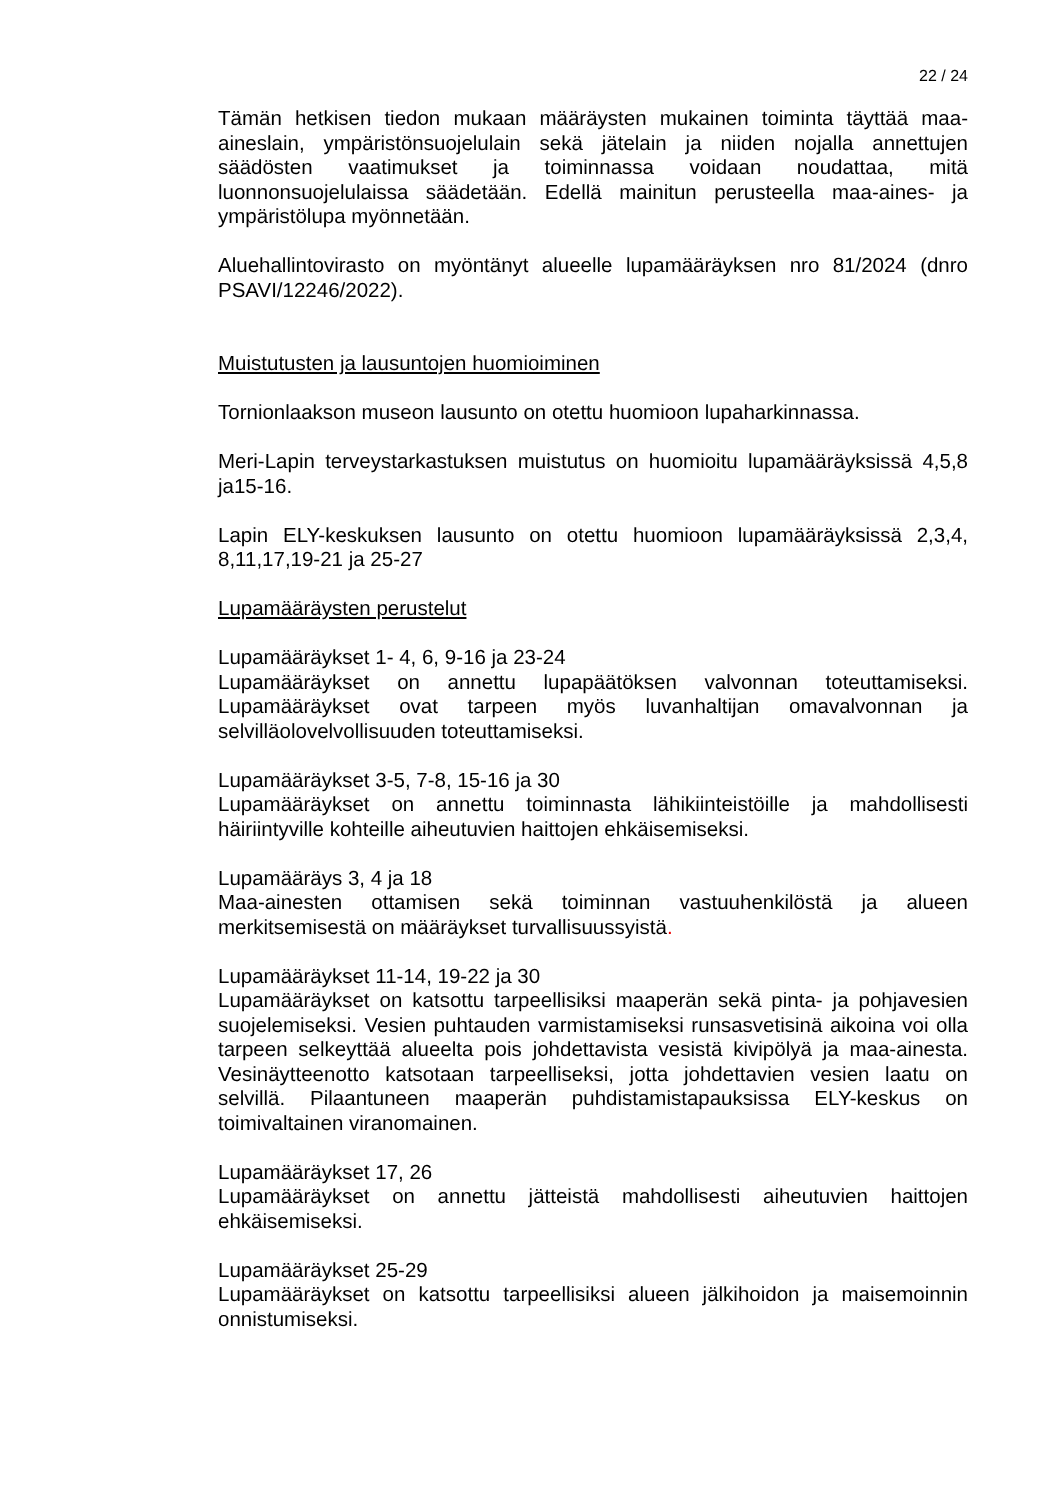22 / 24
Tämän hetkisen tiedon mukaan määräysten mukainen toiminta täyttää maa-aineslain, ympäristönsuojelulain sekä jätelain ja niiden nojalla annettujen säädösten vaatimukset ja toiminnassa voidaan noudattaa, mitä luonnonsuojelulaissa säädetään. Edellä mainitun perusteella maa-aines- ja ympäristölupa myönnetään.
Aluehallintovirasto on myöntänyt alueelle lupamääräyksen nro 81/2024 (dnro PSAVI/12246/2022).
Muistutusten ja lausuntojen huomioiminen
Tornionlaakson museon lausunto on otettu huomioon lupaharkinnassa.
Meri-Lapin terveystarkastuksen muistutus on huomioitu lupamääräyksissä 4,5,8 ja15-16.
Lapin ELY-keskuksen lausunto on otettu huomioon lupamääräyksissä 2,3,4, 8,11,17,19-21 ja 25-27
Lupamääräysten perustelut
Lupamääräykset 1- 4, 6, 9-16 ja 23-24
Lupamääräykset on annettu lupapäätöksen valvonnan toteuttamiseksi. Lupamääräykset ovat tarpeen myös luvanhaltijan omavalvonnan ja selvilläolovelvollisuuden toteuttamiseksi.
Lupamääräykset 3-5, 7-8, 15-16 ja 30
Lupamääräykset on annettu toiminnasta lähikiinteistöille ja mahdollisesti häiriintyville kohteille aiheutuvien haittojen ehkäisemiseksi.
Lupamääräys 3, 4 ja 18
Maa-ainesten ottamisen sekä toiminnan vastuuhenkilöstä ja alueen merkitsemisestä on määräykset turvallisuussyistä.
Lupamääräykset 11-14, 19-22 ja 30
Lupamääräykset on katsottu tarpeellisiksi maaperän sekä pinta- ja pohjavesien suojelemiseksi. Vesien puhtauden varmistamiseksi runsasvetisinä aikoina voi olla tarpeen selkeyttää alueelta pois johdettavista vesistä kivipölyä ja maa-ainesta. Vesinäytteenotto katsotaan tarpeelliseksi, jotta johdettavien vesien laatu on selvillä. Pilaantuneen maaperän puhdistamistapauksissa ELY-keskus on toimivaltainen viranomainen.
Lupamääräykset 17, 26
Lupamääräykset on annettu jätteistä mahdollisesti aiheutuvien haittojen ehkäisemiseksi.
Lupamääräykset 25-29
Lupamääräykset on katsottu tarpeellisiksi alueen jälkihoidon ja maisemoinnin onnistumiseksi.